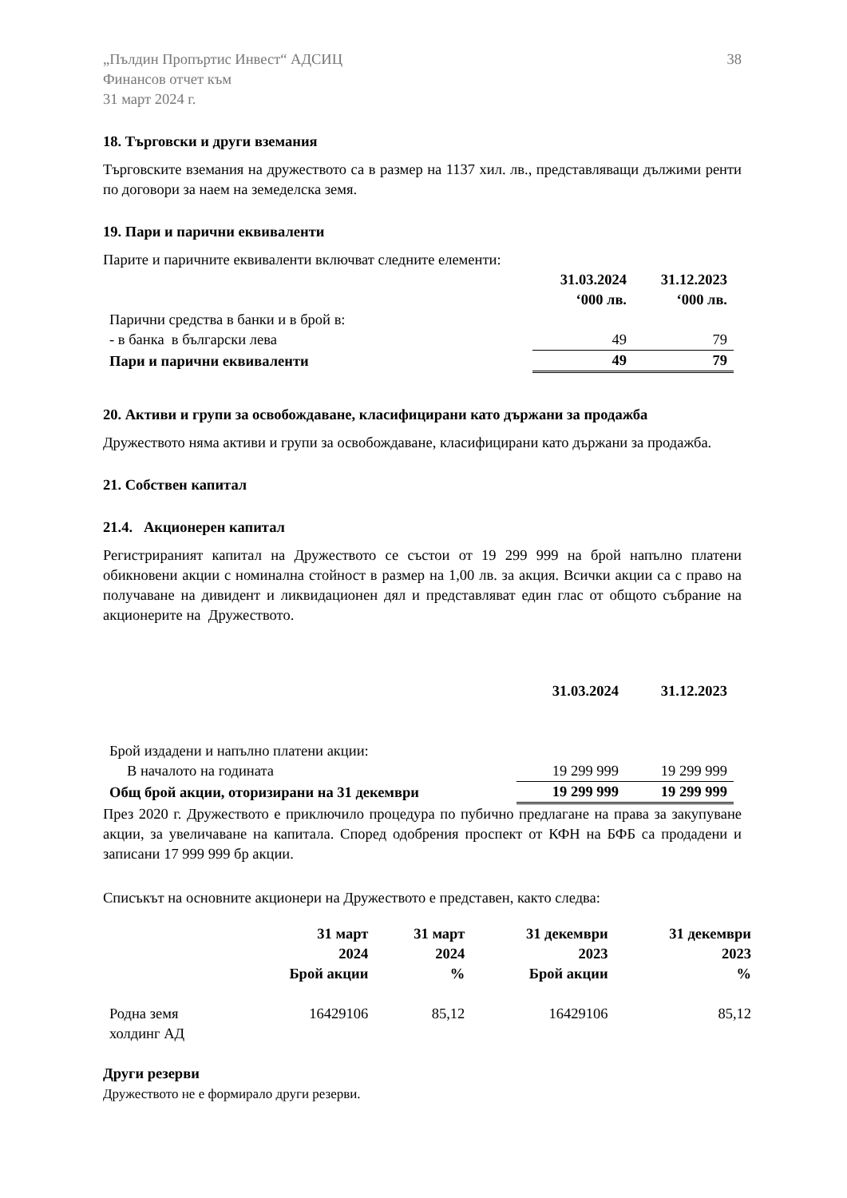„Пълдин Пропъртис Инвест“ АДСИЦ
Финансов отчет към
31 март 2024 г.
38
18. Търговски и други вземания
Търговските вземания на дружеството са в размер на 1137 хил. лв., представляващи дължими ренти по договори за наем на земеделска земя.
19. Пари и парични еквиваленти
Парите и паричните еквиваленти включват следните елементи:
| | 31.03.2024 ‘000 лв. | 31.12.2023 ‘000 лв. |
| Парични средства в банки и в брой в: | | |
| - в банка в български лева | 49 | 79 |
| Пари и парични еквиваленти | 49 | 79 |
20. Активи и групи за освобождаване, класифицирани като държани за продажба
Дружеството няма активи и групи за освобождаване, класифицирани като държани за продажба.
21. Собствен капитал
21.4. Акционерен капитал
Регистрираният капитал на Дружеството се състои от 19 299 999 на брой напълно платени обикновени акции с номинална стойност в размер на 1,00 лв. за акция. Всички акции са с право на получаване на дивидент и ликвидационен дял и представляват един глас от общото събрание на акционерите на Дружеството.
| | 31.03.2024 | 31.12.2023 |
| Брой издадени и напълно платени акции: | | |
| В началото на годината | 19 299 999 | 19 299 999 |
| Общ брой акции, оторизирани на 31 декември | 19 299 999 | 19 299 999 |
През 2020 г. Дружеството е приключило процедура по пубично предлагане на права за закупуване акции, за увеличаване на капитала. Според одобрения проспект от КФН на БФБ са продадени и записани 17 999 999 бр акции.
Списъкът на основните акционери на Дружеството е представен, както следва:
| | 31 март 2024 Брой акции | 31 март 2024 % | 31 декември 2023 Брой акции | 31 декември 2023 % |
| --- | --- | --- | --- | --- |
| Родна земя холдинг АД | 16429106 | 85,12 | 16429106 | 85,12 |
Други резерви
Дружеството не е формирало други резерви.